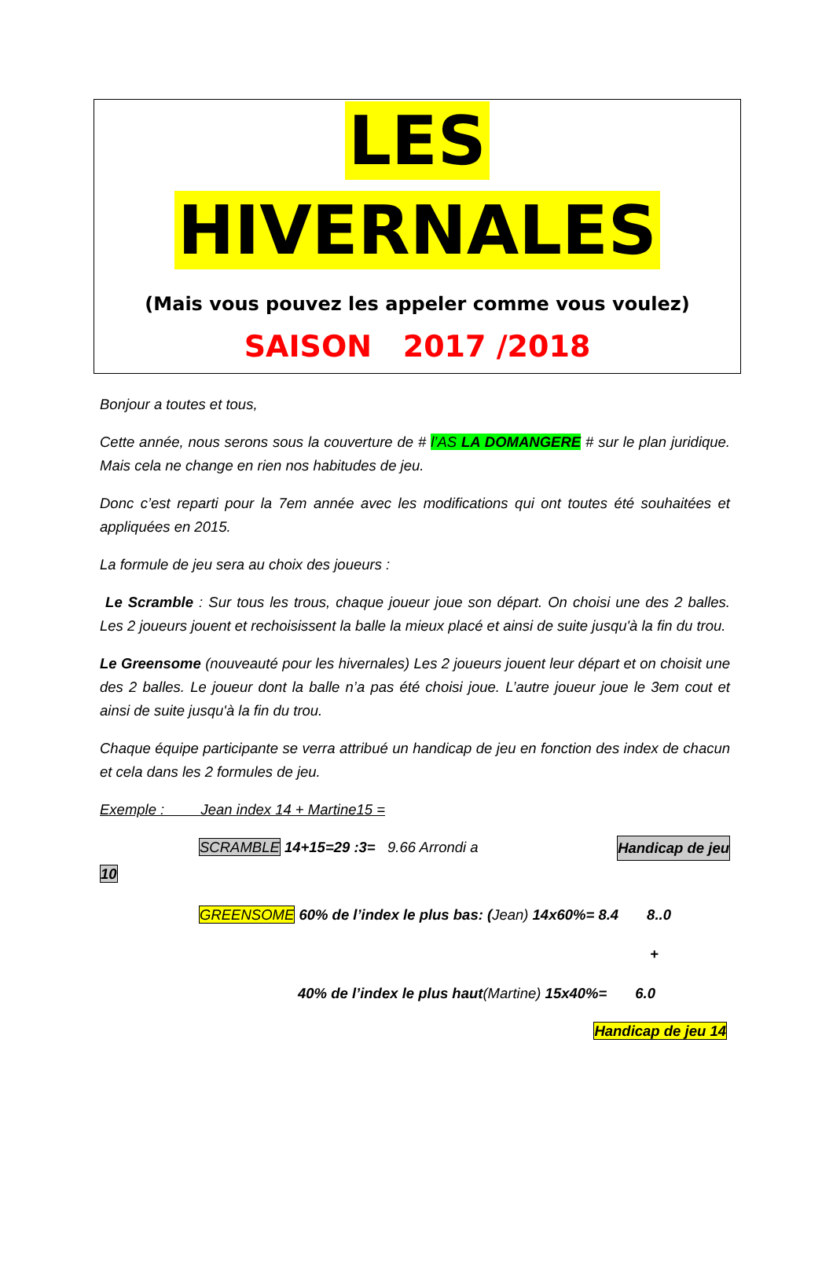LES
HIVERNALES
(Mais vous pouvez les appeler comme vous voulez)
SAISON 2017 /2018
Bonjour a toutes et tous,
Cette année, nous serons sous la couverture de # l’AS LA DOMANGERE # sur le plan juridique. Mais cela ne change en rien nos habitudes de jeu.
Donc c’est reparti pour la 7em année avec les modifications qui ont toutes été souhaitées et appliquées en 2015.
La formule de jeu sera au choix des joueurs :
Le Scramble : Sur tous les trous, chaque joueur joue son départ. On choisi une des 2 balles. Les 2 joueurs jouent et rechoisissent la balle la mieux placé et ainsi de suite jusqu'à la fin du trou.
Le Greensome (nouveauté pour les hivernales) Les 2 joueurs jouent leur départ et on choisit une des 2 balles. Le joueur dont la balle n’a pas été choisi joue. L’autre joueur joue le 3em cout et ainsi de suite jusqu'à la fin du trou.
Chaque équipe participante se verra attribué un handicap de jeu en fonction des index de chacun et cela dans les 2 formules de jeu.
Exemple : Jean index 14 + Martine15 =
SCRAMBLE 14+15=29 :3= 9.66 Arrondi a Handicap de jeu
10
GREENSOME 60% de l’index le plus bas: (Jean) 14x60%= 8.4 8..0
+
40% de l’index le plus haut(Martine) 15x40%= 6.0
Handicap de jeu 14